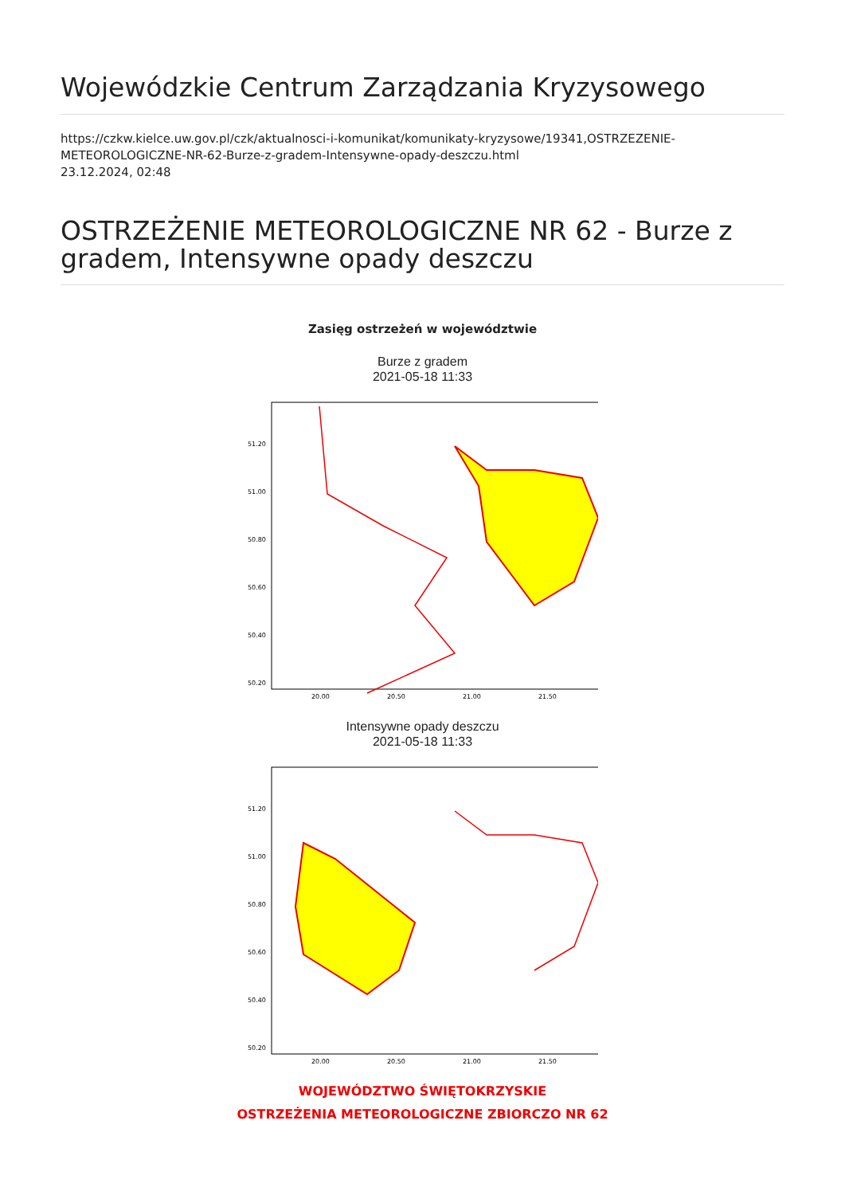Wojewódzkie Centrum Zarządzania Kryzysowego
https://czkw.kielce.uw.gov.pl/czk/aktualnosci-i-komunikat/komunikaty-kryzysowe/19341,OSTRZEZENIE-METEOROLOGICZNE-NR-62-Burze-z-gradem-Intensywne-opady-deszczu.html
23.12.2024, 02:48
OSTRZEŻENIE METEOROLOGICZNE NR 62 - Burze z gradem, Intensywne opady deszczu
Zasięg ostrzeżeń w województwie
Burze z gradem
2021-05-18 11:33
51.20
51.00
50.80
50.60
50.40
50.20
20.00
20.50
21.00
21.50
Intensywne opady deszczu
2021-05-18 11:33
51.20
51.00
50.80
50.60
50.40
50.20
20.00
20.50
21.00
21.50
WOJEWÓDZTWO ŚWIĘTOKRZYSKIE
OSTRZEŻENIA METEOROLOGICZNE ZBIORCZO NR 62